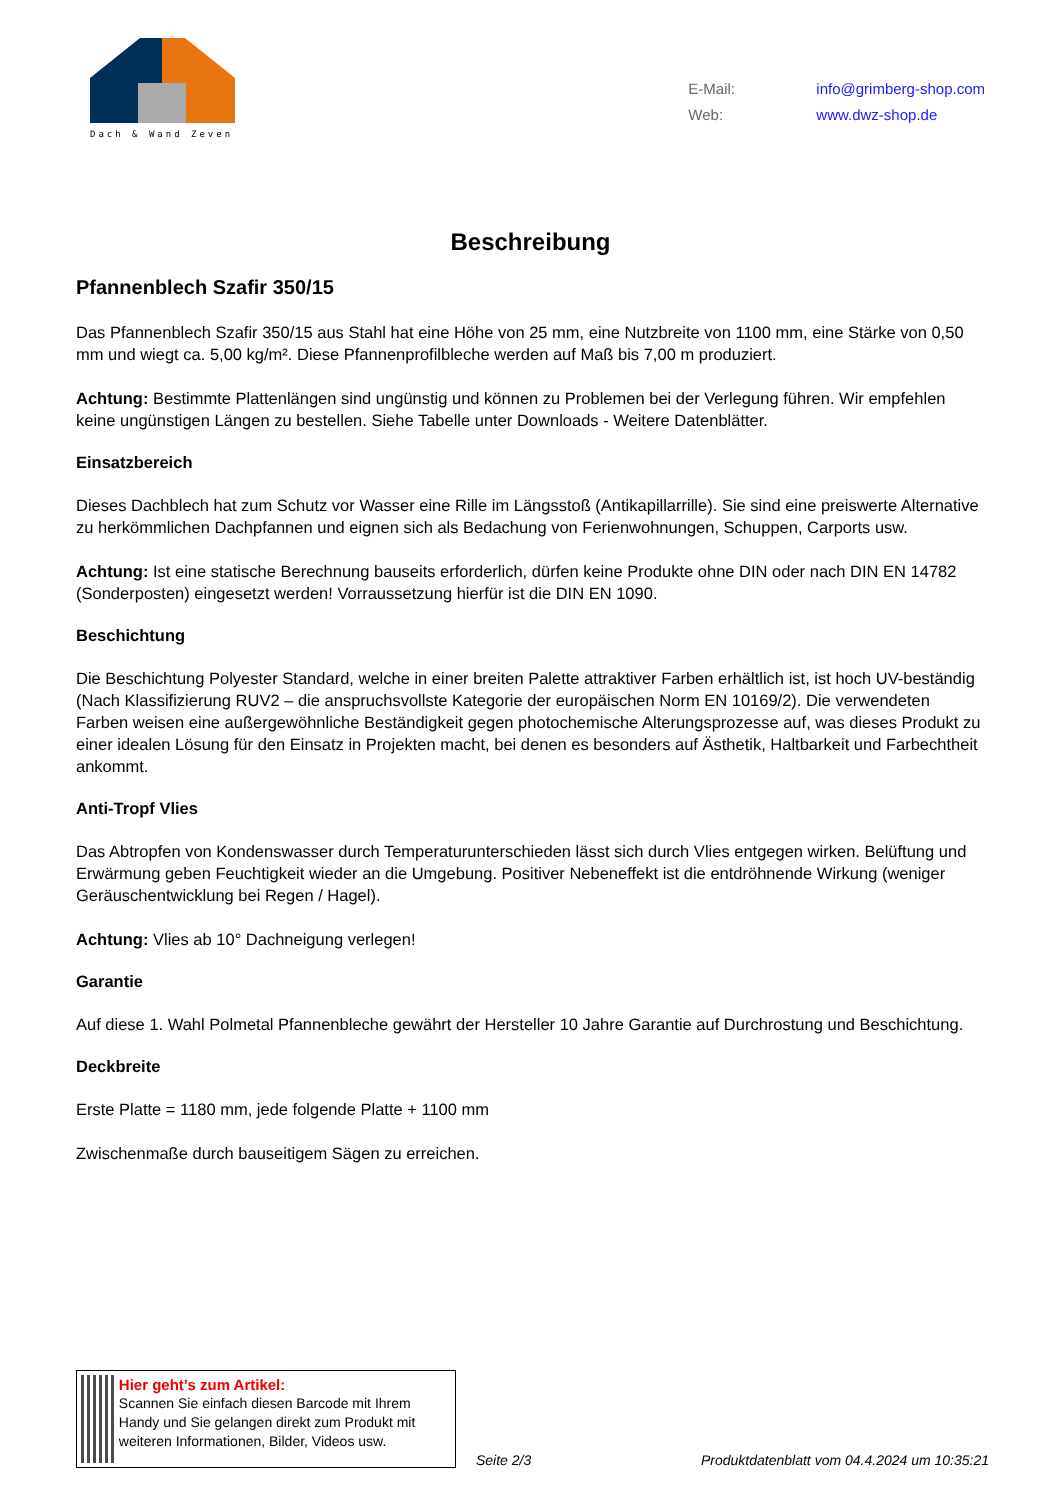Dach & Wand Zeven
E-Mail: info@grimberg-shop.com
Web: www.dwz-shop.de
Beschreibung
Pfannenblech Szafir 350/15
Das Pfannenblech Szafir 350/15 aus Stahl hat eine Höhe von 25 mm, eine Nutzbreite von 1100 mm, eine Stärke von 0,50 mm und wiegt ca. 5,00 kg/m². Diese Pfannenprofilbleche werden auf Maß bis 7,00 m produziert.
Achtung: Bestimmte Plattenlängen sind ungünstig und können zu Problemen bei der Verlegung führen. Wir empfehlen keine ungünstigen Längen zu bestellen. Siehe Tabelle unter Downloads - Weitere Datenblätter.
Einsatzbereich
Dieses Dachblech hat zum Schutz vor Wasser eine Rille im Längsstoß (Antikapillarrille). Sie sind eine preiswerte Alternative zu herkömmlichen Dachpfannen und eignen sich als Bedachung von Ferienwohnungen, Schuppen, Carports usw.
Achtung: Ist eine statische Berechnung bauseits erforderlich, dürfen keine Produkte ohne DIN oder nach DIN EN 14782 (Sonderposten) eingesetzt werden! Vorraussetzung hierfür ist die DIN EN 1090.
Beschichtung
Die Beschichtung Polyester Standard, welche in einer breiten Palette attraktiver Farben erhältlich ist, ist hoch UV-beständig (Nach Klassifizierung RUV2 – die anspruchsvollste Kategorie der europäischen Norm EN 10169/2). Die verwendeten Farben weisen eine außergewöhnliche Beständigkeit gegen photochemische Alterungsprozesse auf, was dieses Produkt zu einer idealen Lösung für den Einsatz in Projekten macht, bei denen es besonders auf Ästhetik, Haltbarkeit und Farbechtheit ankommt.
Anti-Tropf Vlies
Das Abtropfen von Kondenswasser durch Temperaturunterschieden lässt sich durch Vlies entgegen wirken. Belüftung und Erwärmung geben Feuchtigkeit wieder an die Umgebung. Positiver Nebeneffekt ist die entdröhnende Wirkung (weniger Geräuschentwicklung bei Regen / Hagel).
Achtung: Vlies ab 10° Dachneigung verlegen!
Garantie
Auf diese 1. Wahl Polmetal Pfannenbleche gewährt der Hersteller 10 Jahre Garantie auf Durchrostung und Beschichtung.
Deckbreite
Erste Platte = 1180 mm, jede folgende Platte + 1100 mm
Zwischenmaße durch bauseitigem Sägen zu erreichen.
Hier geht’s zum Artikel:
Scannen Sie einfach diesen Barcode mit Ihrem Handy und Sie gelangen direkt zum Produkt mit weiteren Informationen, Bilder, Videos usw.
Seite 2/3
Produktdatenblatt vom 04.4.2024 um 10:35:21